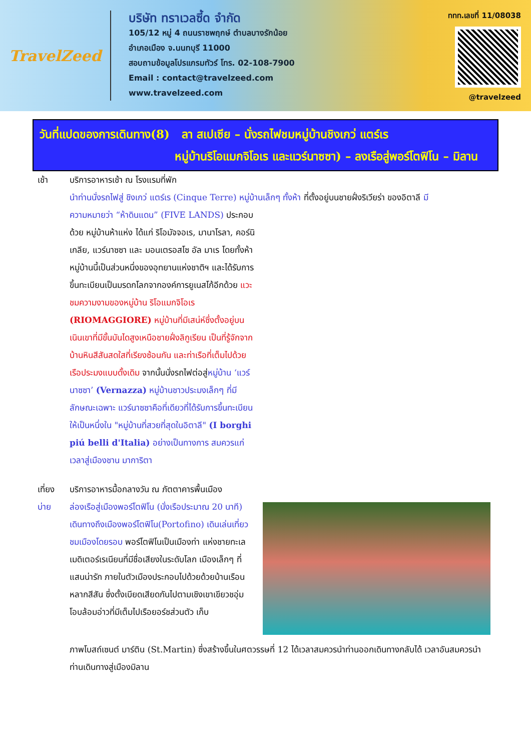TravelZeed
บริษัท ทราเวลซี้ด จำกัด
105/12 หมู่ 4 ถนนราชพฤกษ์ ตำบลบางรักน้อย
อำเภอเมือง จ.นนทบุรี 11000
สอบถามข้อมูลโปรแกรมทัวร์ โทร. 02-108-7900
Email : contact@travelzeed.com
www.travelzeed.com
ททท.เลขที่ 11/08038
@travelzeed
วันที่แปดของการเดินทาง(8) ลา สเปเซีย – นั่งรถไฟชมหมู่บ้านชิงเกว่ แตร์เร
หมู่บ้านริโอแมกจิโอเร และแวร์นาซซา) – ลงเรือสู่พอร์โตฟิโน – มิลาน
เช้า บริการอาหารเช้า ณ โรงแรมที่พัก
นำท่านนั่งรถไฟสู่ ชิงเกว่ แตร์เร (Cinque Terre) หมู่บ้านเล็กๆ ทั้งห้า ที่ตั้งอยู่บนชายฝั่งริเวียร่า ของอิตาลี มี
ความหมายว่า “ห้าดินแดน” (FIVE LANDS) ประกอบด้วย หมู่บ้านห้าแห่ง ได้แก่ ริโอมัจจอเร, มานาโรลา, คอร์นิเกลีย, แวร์นาซซา และ มอนเตรอสโซ อัล มาเร โดยทั้งห้าหมู่บ้านนี้เป็นส่วนหนึ่งของอุทยานแห่งชาติฯ และได้รับการขึ้นทะเบียนเป็นมรดกโลกจากองค์การยูเนสโก้อีกด้วย แวะชมความงามของหมู่บ้าน ริโอแมกจิโอเร (RIOMAGGIORE) หมู่บ้านที่มีเสน่ห์ซึ่งตั้งอยู่บนเนินเขาที่มีขั้นบันไดสูงเหนือชายฝั่งลิกูเรียน เป็นที่รู้จักจากบ้านหินสีสันสดใสที่เรียงซ้อนกัน และท่าเรือที่เต็มไปด้วยเรือประมงแบบดั้งเดิม จากนั้นนั่งรถไฟต่อสู่หมู่บ้าน ‘แวร์นาซซา’ (Vernazza) หมู่บ้านชาวประมงเล็กๆ ที่มีลักษณะเฉพาะ แวร์นาซซาคือที่เดียวที่ได้รับการขึ้นทะเบียนให้เป็นหนึ่งใน "หมู่บ้านที่สวยที่สุดในอิตาลี" (I borghi piú belli d'Italia) อย่างเป็นทางการ สมควรแก่เวลาสู่เมืองชาน มาการิตา
เที่ยง บริการอาหารมื้อกลางวัน ณ ภัตตาคารพื้นเมือง
บ่าย ล่องเรือสู่เมืองพอร์โตฟิโน (นั่งเรือประมาณ 20 นาที) เดินทางถึงเมืองพอร์โตฟิโน(Portofino) เดินเล่นเที่ยวชมเมืองโดยรอบ พอร์โตฟิโนเป็นเมืองท่า แห่งชายทะเลเมดิเตอร์เรเนียนที่มีชื่อเสียงในระดับโลก เมืองเล็กๆ ที่แสนน่ารัก ภายในตัวเมืองประกอบไปด้วยด้วยบ้านเรือนหลากสีสัน ซึ่งตั้งเบียดเสียดกันไปตามเชิงเขาเขียวชอุ่ม โอบล้อมอ่าวที่มีเต็มไปเรือยอร์ชส่วนตัว เก็บ
ภาพโบสถ์เซนต์ มาร์ติน (St.Martin) ซึ่งสร้างขึ้นในศตวรรษที่ 12 ได้เวลาสมควรนำท่านออกเดินทางกลับได้ เวลาอันสมควรนำท่านเดินทางสู่เมืองมิลาน